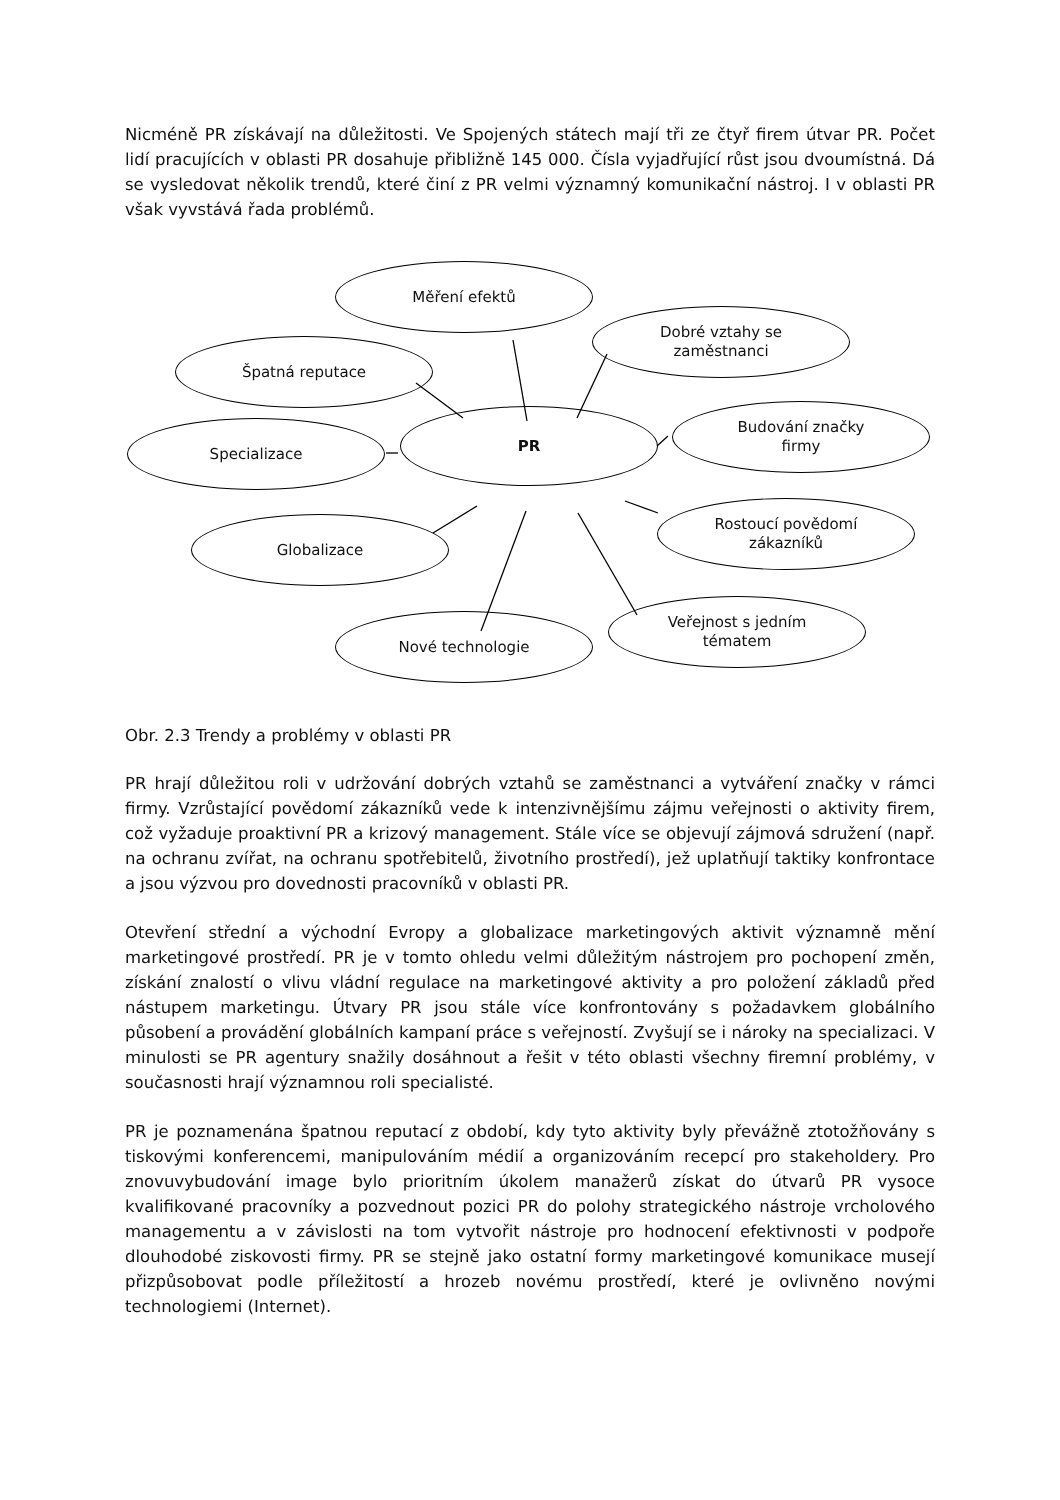Nicméně PR získávají na důležitosti. Ve Spojených státech mají tři ze čtyř firem útvar PR. Počet lidí pracujících v oblasti PR dosahuje přibližně 145 000. Čísla vyjadřující růst jsou dvoumístná. Dá se vysledovat několik trendů, které činí z PR velmi významný komunikační nástroj. I v oblasti PR však vyvstává řada problémů.
Měření efektů
Dobré vztahy se
zaměstnanci
Špatná reputace
Budování značky
firmy
Specializace
PR
Rostoucí povědomí
zákazníků
Globalizace
Veřejnost s jedním
tématem
Nové technologie
Obr. 2.3 Trendy a problémy v oblasti PR
PR hrají důležitou roli v udržování dobrých vztahů se zaměstnanci a vytváření značky v rámci firmy. Vzrůstající povědomí zákazníků vede k intenzivnějšímu zájmu veřejnosti o aktivity firem, což vyžaduje proaktivní PR a krizový management. Stále více se objevují zájmová sdružení (např. na ochranu zvířat, na ochranu spotřebitelů, životního prostředí), jež uplatňují taktiky konfrontace a jsou výzvou pro dovednosti pracovníků v oblasti PR.
Otevření střední a východní Evropy a globalizace marketingových aktivit významně mění marketingové prostředí. PR je v tomto ohledu velmi důležitým nástrojem pro pochopení změn, získání znalostí o vlivu vládní regulace na marketingové aktivity a pro položení základů před nástupem marketingu. Útvary PR jsou stále více konfrontovány s požadavkem globálního působení a provádění globálních kampaní práce s veřejností. Zvyšují se i nároky na specializaci. V minulosti se PR agentury snažily dosáhnout a řešit v této oblasti všechny firemní problémy, v současnosti hrají významnou roli specialisté.
PR je poznamenána špatnou reputací z období, kdy tyto aktivity byly převážně ztotožňovány s tiskovými konferencemi, manipulováním médií a organizováním recepcí pro stakeholdery. Pro znovuvybudování image bylo prioritním úkolem manažerů získat do útvarů PR vysoce kvalifikované pracovníky a pozvednout pozici PR do polohy strategického nástroje vrcholového managementu a v závislosti na tom vytvořit nástroje pro hodnocení efektivnosti v podpoře dlouhodobé ziskovosti firmy. PR se stejně jako ostatní formy marketingové komunikace musejí přizpůsobovat podle příležitostí a hrozeb novému prostředí, které je ovlivněno novými technologiemi (Internet).